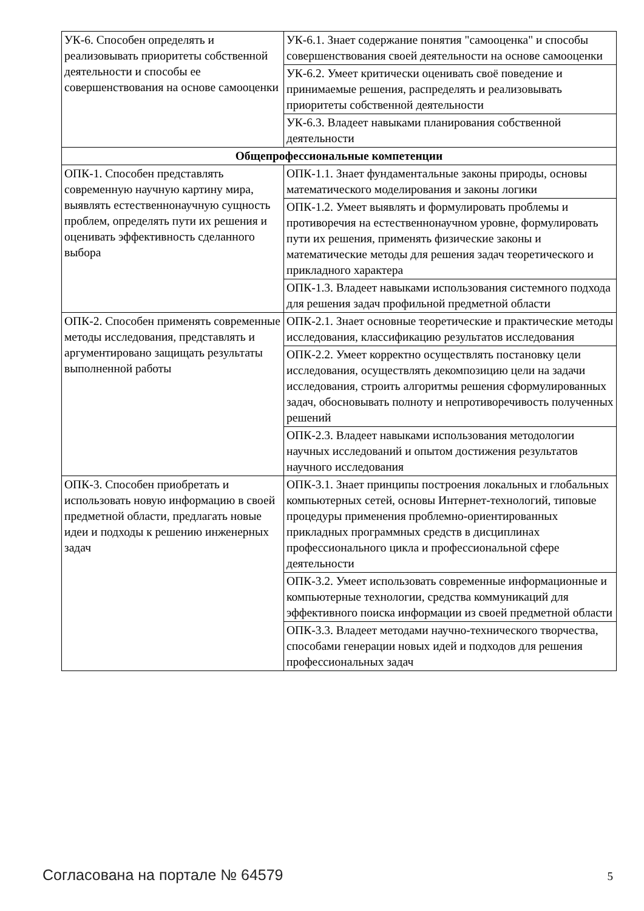| УК-6. Способен определять и реализовывать приоритеты собственной деятельности и способы ее совершенствования на основе самооценки | УК-6.1. Знает содержание понятия "самооценка" и способы совершенствования своей деятельности на основе самооценки |
| | УК-6.2. Умеет критически оценивать своё поведение и принимаемые решения, распределять и реализовывать приоритеты собственной деятельности |
| | УК-6.3. Владеет навыками планирования собственной деятельности |
| Общепрофессиональные компетенции | |
| ОПК-1. Способен представлять современную научную картину мира, выявлять естественнонаучную сущность проблем, определять пути их решения и оценивать эффективность сделанного выбора | ОПК-1.1. Знает фундаментальные законы природы, основы математического моделирования и законы логики |
| | ОПК-1.2. Умеет выявлять и формулировать проблемы и противоречия на естественнонаучном уровне, формулировать пути их решения, применять физические законы и математические методы для решения задач теоретического и прикладного характера |
| | ОПК-1.3. Владеет навыками использования системного подхода для решения задач профильной предметной области |
| ОПК-2. Способен применять современные методы исследования, представлять и аргументировано защищать результаты выполненной работы | ОПК-2.1. Знает основные теоретические и практические методы исследования, классификацию результатов исследования |
| | ОПК-2.2. Умеет корректно осуществлять постановку цели исследования, осуществлять декомпозицию цели на задачи исследования, строить алгоритмы решения сформулированных задач, обосновывать полноту и непротиворечивость полученных решений |
| | ОПК-2.3. Владеет навыками использования методологии научных исследований и опытом достижения результатов научного исследования |
| ОПК-3. Способен приобретать и использовать новую информацию в своей предметной области, предлагать новые идеи и подходы к решению инженерных задач | ОПК-3.1. Знает принципы построения локальных и глобальных компьютерных сетей, основы Интернет-технологий, типовые процедуры применения проблемно-ориентированных прикладных программных средств в дисциплинах профессионального цикла и профессиональной сфере деятельности |
| | ОПК-3.2. Умеет использовать современные информационные и компьютерные технологии, средства коммуникаций для эффективного поиска информации из своей предметной области |
| | ОПК-3.3. Владеет методами научно-технического творчества, способами генерации новых идей и подходов для решения профессиональных задач |
Согласована на портале № 64579 5